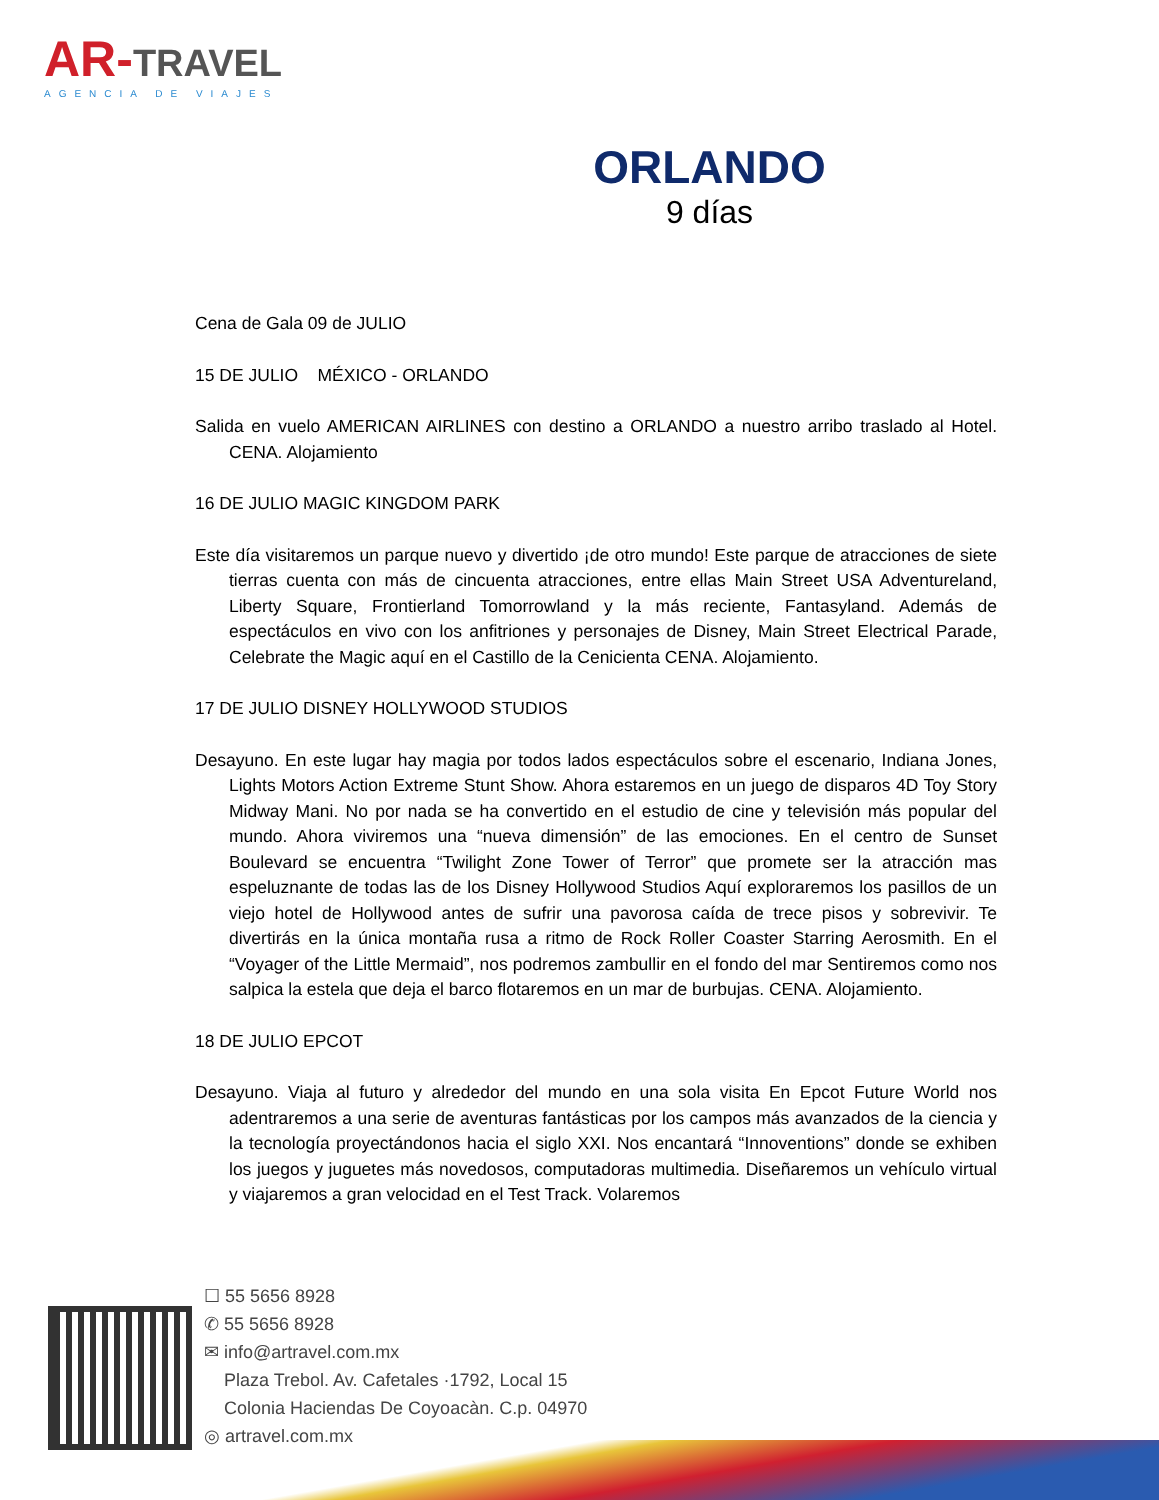AR-TRAVEL
AGENCIA DE VIAJES
ORLANDO
9 días
Cena de Gala 09 de JULIO
15 DE JULIO MÉXICO - ORLANDO
Salida en vuelo AMERICAN AIRLINES con destino a ORLANDO a nuestro arribo traslado al Hotel. CENA. Alojamiento
16 DE JULIO MAGIC KINGDOM PARK
Este día visitaremos un parque nuevo y divertido ¡de otro mundo! Este parque de atracciones de siete tierras cuenta con más de cincuenta atracciones, entre ellas Main Street USA Adventureland, Liberty Square, Frontierland Tomorrowland y la más reciente, Fantasyland. Además de espectáculos en vivo con los anfitriones y personajes de Disney, Main Street Electrical Parade, Celebrate the Magic aquí en el Castillo de la Cenicienta CENA. Alojamiento.
17 DE JULIO DISNEY HOLLYWOOD STUDIOS
Desayuno. En este lugar hay magia por todos lados espectáculos sobre el escenario, Indiana Jones, Lights Motors Action Extreme Stunt Show. Ahora estaremos en un juego de disparos 4D Toy Story Midway Mani. No por nada se ha convertido en el estudio de cine y televisión más popular del mundo. Ahora viviremos una “nueva dimensión” de las emociones. En el centro de Sunset Boulevard se encuentra “Twilight Zone Tower of Terror” que promete ser la atracción mas espeluznante de todas las de los Disney Hollywood Studios Aquí exploraremos los pasillos de un viejo hotel de Hollywood antes de sufrir una pavorosa caída de trece pisos y sobrevivir. Te divertirás en la única montaña rusa a ritmo de Rock Roller Coaster Starring Aerosmith. En el “Voyager of the Little Mermaid”, nos podremos zambullir en el fondo del mar Sentiremos como nos salpica la estela que deja el barco flotaremos en un mar de burbujas. CENA. Alojamiento.
18 DE JULIO EPCOT
Desayuno. Viaja al futuro y alrededor del mundo en una sola visita En Epcot Future World nos adentraremos a una serie de aventuras fantásticas por los campos más avanzados de la ciencia y la tecnología proyectándonos hacia el siglo XXI. Nos encantará “Innoventions” donde se exhiben los juegos y juguetes más novedosos, computadoras multimedia. Diseñaremos un vehículo virtual y viajaremos a gran velocidad en el Test Track. Volaremos
☐ 55 5656 8928
✆ 55 5656 8928
✉ info@artravel.com.mx
Plaza Trebol. Av. Cafetales ·1792, Local 15
Colonia Haciendas De Coyoacàn. C.p. 04970
◎ artravel.com.mx